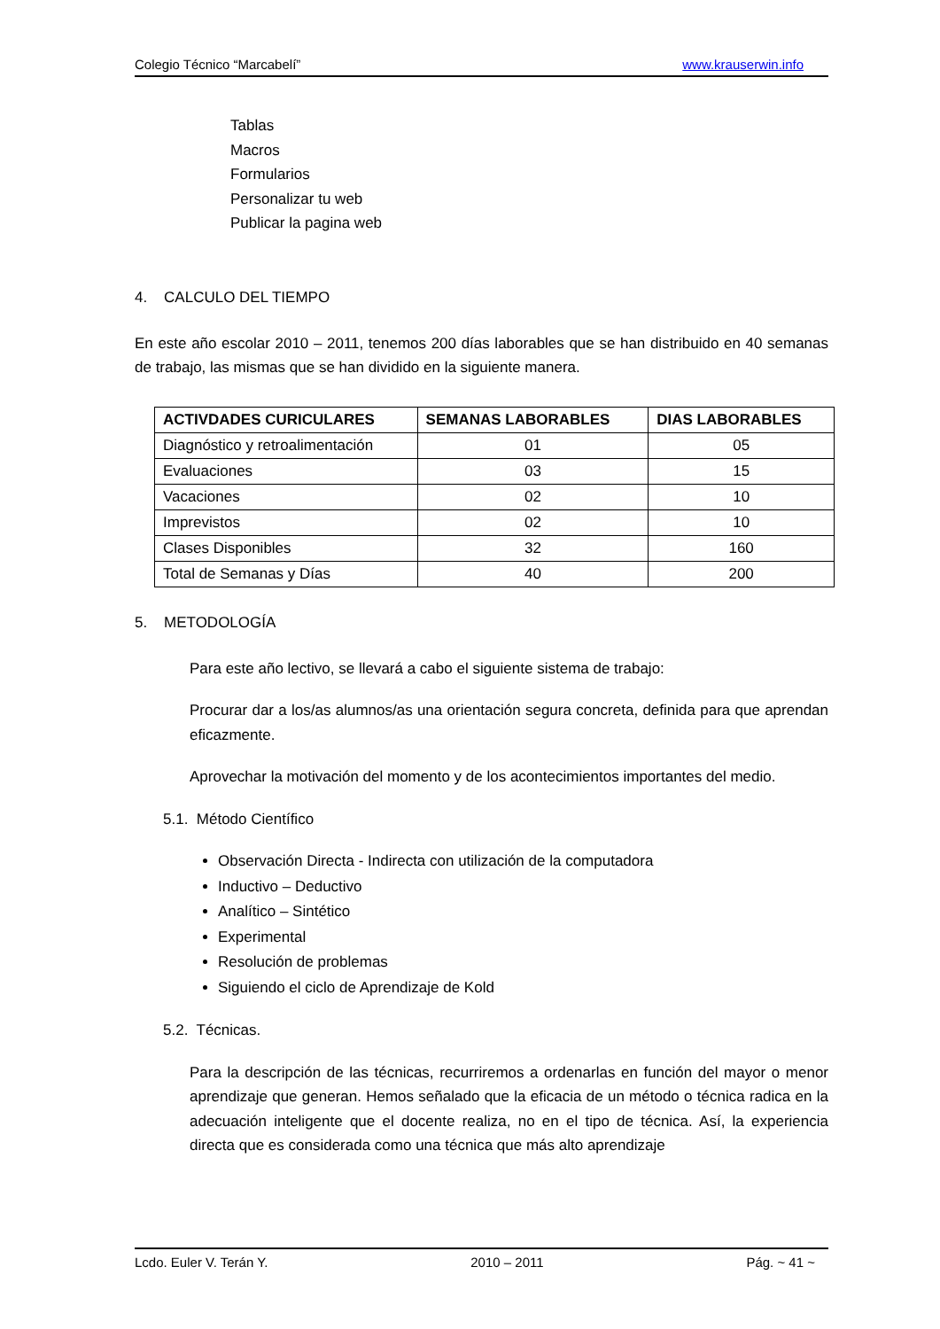Colegio Técnico “Marcabelí” www.krauserwin.info
Tablas
Macros
Formularios
Personalizar tu web
Publicar la pagina web
4. CALCULO DEL TIEMPO
En este año escolar 2010 – 2011, tenemos 200 días laborables que se han distribuido en 40 semanas de trabajo, las mismas que se han dividido en la siguiente manera.
| ACTIVDADES CURICULARES | SEMANAS LABORABLES | DIAS LABORABLES |
| --- | --- | --- |
| Diagnóstico y retroalimentación | 01 | 05 |
| Evaluaciones | 03 | 15 |
| Vacaciones | 02 | 10 |
| Imprevistos | 02 | 10 |
| Clases Disponibles | 32 | 160 |
| Total de Semanas y Días | 40 | 200 |
5. METODOLOGÍA
Para este año lectivo, se llevará a cabo el siguiente sistema de trabajo:
Procurar dar a los/as alumnos/as una orientación segura concreta, definida para que aprendan eficazmente.
Aprovechar la motivación del momento y de los acontecimientos importantes del medio.
5.1. Método Científico
Observación Directa - Indirecta con utilización de la computadora
Inductivo – Deductivo
Analítico – Sintético
Experimental
Resolución de problemas
Siguiendo el ciclo de Aprendizaje de Kold
5.2. Técnicas.
Para la descripción de las técnicas, recurriremos a ordenarlas en función del mayor o menor aprendizaje que generan. Hemos señalado que la eficacia de un método o técnica radica en la adecuación inteligente que el docente realiza, no en el tipo de técnica. Así, la experiencia directa que es considerada como una técnica que más alto aprendizaje
Lcdo. Euler V. Terán Y. 2010 – 2011 Pág. ~ 41 ~